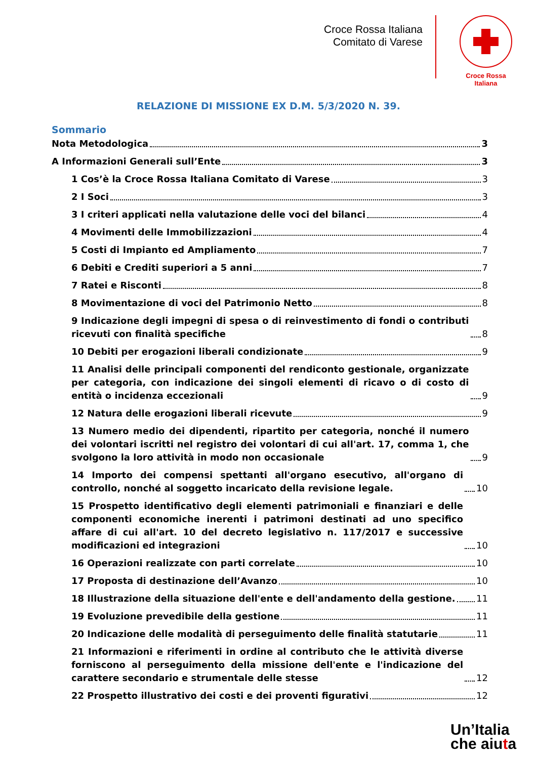Croce Rossa Italiana
Comitato di Varese
Croce Rossa Italiana
RELAZIONE DI MISSIONE EX D.M. 5/3/2020 N. 39.
Sommario
Nota Metodologica 3
A Informazioni Generali sull’Ente 3
1 Cos’è la Croce Rossa Italiana Comitato di Varese 3
2 I Soci 3
3 I criteri applicati nella valutazione delle voci del bilanci 4
4 Movimenti delle Immobilizzazioni 4
5 Costi di Impianto ed Ampliamento 7
6 Debiti e Crediti superiori a 5 anni 7
7 Ratei e Risconti 8
8 Movimentazione di voci del Patrimonio Netto 8
9 Indicazione degli impegni di spesa o di reinvestimento di fondi o contributi ricevuti con finalità specifiche 8
10 Debiti per erogazioni liberali condizionate 9
11 Analisi delle principali componenti del rendiconto gestionale, organizzate per categoria, con indicazione dei singoli elementi di ricavo o di costo di entità o incidenza eccezionali 9
12 Natura delle erogazioni liberali ricevute 9
13 Numero medio dei dipendenti, ripartito per categoria, nonché il numero dei volontari iscritti nel registro dei volontari di cui all'art. 17, comma 1, che svolgono la loro attività in modo non occasionale 9
14 Importo dei compensi spettanti all'organo esecutivo, all'organo di controllo, nonché al soggetto incaricato della revisione legale. 10
15 Prospetto identificativo degli elementi patrimoniali e finanziari e delle componenti economiche inerenti i patrimoni destinati ad uno specifico affare di cui all'art. 10 del decreto legislativo n. 117/2017 e successive modificazioni ed integrazioni 10
16 Operazioni realizzate con parti correlate 10
17 Proposta di destinazione dell’Avanzo 10
18 Illustrazione della situazione dell'ente e dell'andamento della gestione. 11
19 Evoluzione prevedibile della gestione 11
20 Indicazione delle modalità di perseguimento delle finalità statutarie 11
21 Informazioni e riferimenti in ordine al contributo che le attività diverse forniscono al perseguimento della missione dell'ente e l'indicazione del carattere secondario e strumentale delle stesse 12
22 Prospetto illustrativo dei costi e dei proventi figurativi 12
Un’Italia
che aiuta